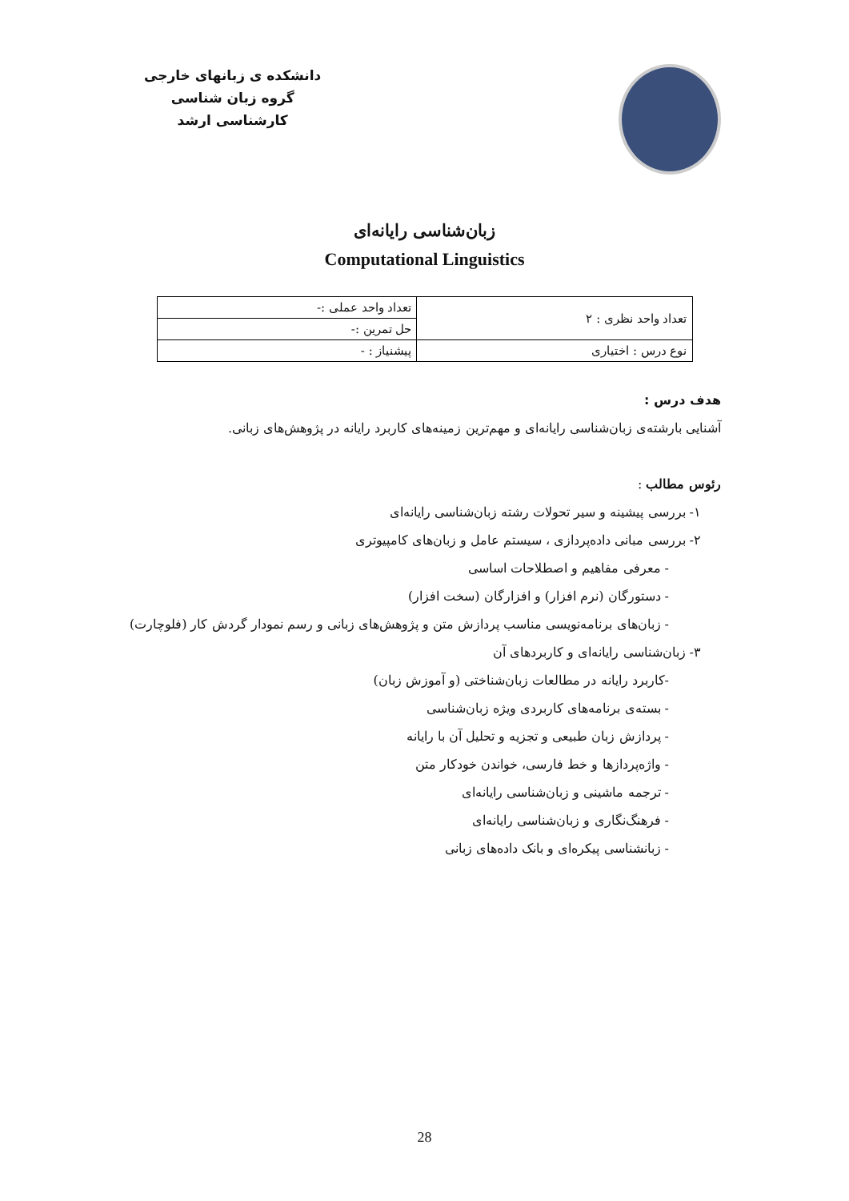دانشکده ی زبانهای خارجی
گروه زبان شناسی
کارشناسی ارشد
زبان‌شناسی رایانه‌ای
Computational Linguistics
| تعداد واحد نظری : ۲ | تعداد واحد عملی :- |
| | حل تمرین :- |
| نوع درس : اختیاری | پیشنیاز : - |
هدف درس :
آشنایی بارشته‌ی زبان‌شناسی رایانه‌ای و مهم‌ترین زمینه‌های کاربرد رایانه در پژوهش‌های زبانی.
رئوس مطالب :
۱- بررسی پیشینه و سیر تحولات رشته زبان‌شناسی رایانه‌ای
۲- بررسی مبانی داده‌پردازی ، سیستم عامل و زبان‌های کامپیوتری
- معرفی مفاهیم و اصطلاحات اساسی
- دستورگان (نرم افزار) و افزارگان (سخت افزار)
- زبان‌های برنامه‌نویسی مناسب پردازش متن و پژوهش‌های زبانی و رسم نمودار گردش کار (فلوچارت)
۳- زبان‌شناسی رایانه‌ای و کاربردهای آن
-کاربرد رایانه در مطالعات زبان‌شناختی (و آموزش زبان)
- بسته‌ی برنامه‌های کاربردی ویژه زبان‌شناسی
- پردازش زبان طبیعی و تجزیه و تحلیل آن با رایانه
- واژه‌پردازها و خط فارسی، خواندن خودکار متن
- ترجمه ماشینی و زبان‌شناسی رایانه‌ای
- فرهنگ‌نگاری و زبان‌شناسی رایانه‌ای
- زبانشناسی پیکره‌ای و بانک داده‌های زبانی
28